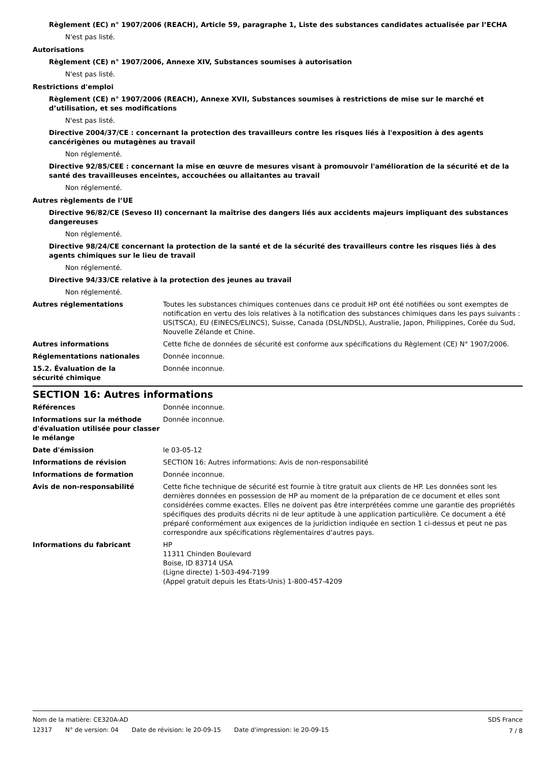Règlement (EC) n° 1907/2006 (REACH), Article 59, paragraphe 1, Liste des substances candidates actualisée par l’ECHA
N'est pas listé.
Autorisations
Règlement (CE) n° 1907/2006, Annexe XIV, Substances soumises à autorisation
N'est pas listé.
Restrictions d'emploi
Règlement (CE) n° 1907/2006 (REACH), Annexe XVII, Substances soumises à restrictions de mise sur le marché et d’utilisation, et ses modifications
N'est pas listé.
Directive 2004/37/CE : concernant la protection des travailleurs contre les risques liés à l'exposition à des agents cancérigènes ou mutagènes au travail
Non réglementé.
Directive 92/85/CEE : concernant la mise en œuvre de mesures visant à promouvoir l'amélioration de la sécurité et de la santé des travailleuses enceintes, accouchées ou allaitantes au travail
Non réglementé.
Autres règlements de l’UE
Directive 96/82/CE (Seveso II) concernant la maîtrise des dangers liés aux accidents majeurs impliquant des substances dangereuses
Non réglementé.
Directive 98/24/CE concernant la protection de la santé et de la sécurité des travailleurs contre les risques liés à des agents chimiques sur le lieu de travail
Non réglementé.
Directive 94/33/CE relative à la protection des jeunes au travail
Non réglementé.
Autres réglementations Toutes les substances chimiques contenues dans ce produit HP ont été notifiées ou sont exemptes de notification en vertu des lois relatives à la notification des substances chimiques dans les pays suivants : US(TSCA), EU (EINECS/ELINCS), Suisse, Canada (DSL/NDSL), Australie, Japon, Philippines, Corée du Sud, Nouvelle Zélande et Chine.
Autres informations Cette fiche de données de sécurité est conforme aux spécifications du Règlement (CE) N° 1907/2006.
Réglementations nationales Donnée inconnue.
15.2. Évaluation de la
sécurité chimique
Donnée inconnue.
SECTION 16: Autres informations
Références Donnée inconnue.
Informations sur la méthode d'évaluation utilisée pour classer le mélange
Donnée inconnue.
Date d'émission le 03-05-12
Informations de révision SECTION 16: Autres informations: Avis de non-responsabilité
Informations de formation Donnée inconnue.
Avis de non-responsabilité Cette fiche technique de sécurité est fournie à titre gratuit aux clients de HP. Les données sont les dernières données en possession de HP au moment de la préparation de ce document et elles sont considérées comme exactes. Elles ne doivent pas être interprétées comme une garantie des propriétés spécifiques des produits décrits ni de leur aptitude à une application particulière. Ce document a été préparé conformément aux exigences de la juridiction indiquée en section 1 ci-dessus et peut ne pas correspondre aux spécifications règlementaires d'autres pays.
Informations du fabricant HP
11311 Chinden Boulevard
Boise, ID 83714 USA
(Ligne directe) 1-503-494-7199
(Appel gratuit depuis les Etats-Unis) 1-800-457-4209
Nom de la matière: CE320A-AD SDS France
12317 N° de version: 04 Date de révision: le 20-09-15 Date d'impression: le 20-09-15
7 / 8